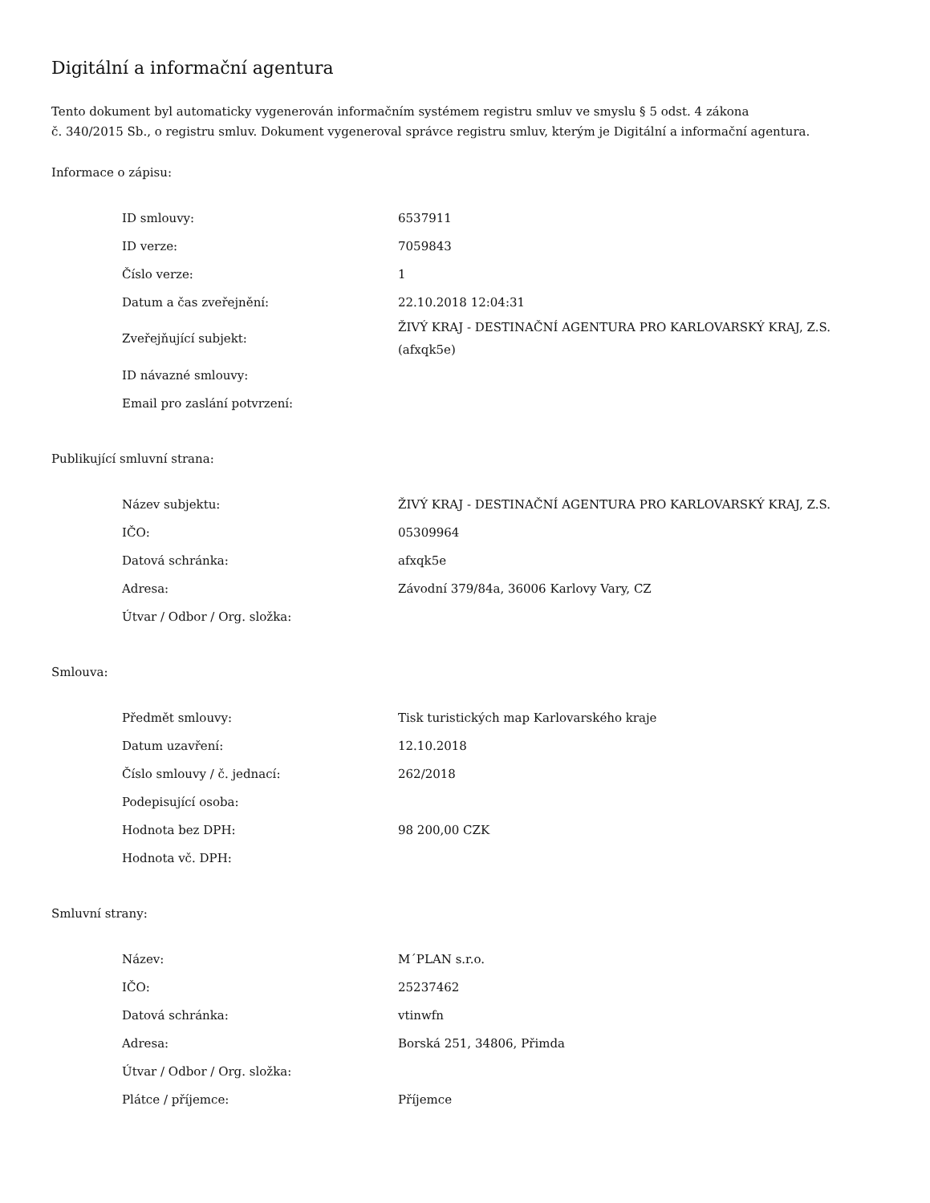Digitální a informační agentura
Tento dokument byl automaticky vygenerován informačním systémem registru smluv ve smyslu § 5 odst. 4 zákona
č. 340/2015 Sb., o registru smluv. Dokument vygeneroval správce registru smluv, kterým je Digitální a informační agentura.
Informace o zápisu:
| ID smlouvy: | 6537911 |
| ID verze: | 7059843 |
| Číslo verze: | 1 |
| Datum a čas zveřejnění: | 22.10.2018 12:04:31 |
| Zveřejňující subjekt: | ŽIVÝ KRAJ - DESTINAČNÍ AGENTURA PRO KARLOVARSKÝ KRAJ, Z.S. (afxqk5e) |
| ID návazné smlouvy: | |
| Email pro zaslání potvrzení: | |
Publikující smluvní strana:
| Název subjektu: | ŽIVÝ KRAJ - DESTINAČNÍ AGENTURA PRO KARLOVARSKÝ KRAJ, Z.S. |
| IČO: | 05309964 |
| Datová schránka: | afxqk5e |
| Adresa: | Závodní 379/84a, 36006 Karlovy Vary, CZ |
| Útvar / Odbor / Org. složka: | |
Smlouva:
| Předmět smlouvy: | Tisk turistických map Karlovarského kraje |
| Datum uzavření: | 12.10.2018 |
| Číslo smlouvy / č. jednací: | 262/2018 |
| Podepisující osoba: | |
| Hodnota bez DPH: | 98 200,00 CZK |
| Hodnota vč. DPH: | |
Smluvní strany:
| Název: | M´PLAN s.r.o. |
| IČO: | 25237462 |
| Datová schránka: | vtinwfn |
| Adresa: | Borská 251, 34806, Přimda |
| Útvar / Odbor / Org. složka: | |
| Plátce / příjemce: | Příjemce |